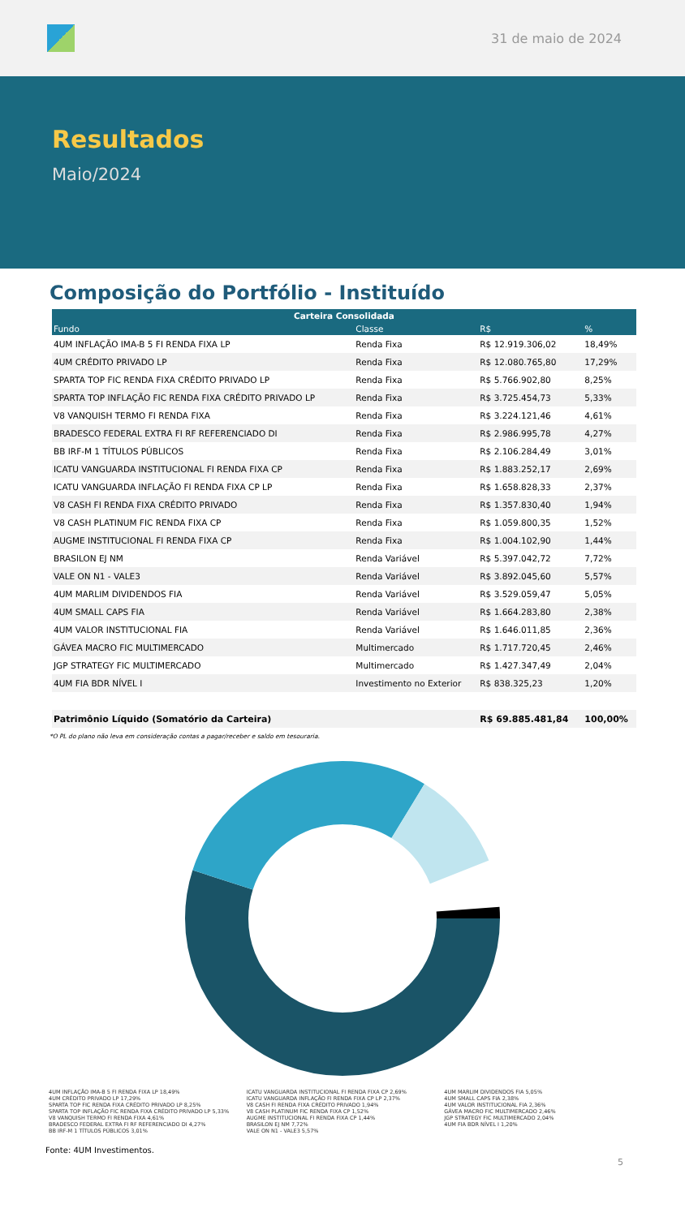31 de maio de 2024
Resultados
Maio/2024
Composição do Portfólio - Instituído
| Carteira Consolidada | | | |
| --- | --- | --- | --- |
| Fundo | Classe | R$ | % |
| 4UM INFLAÇÃO IMA-B 5 FI RENDA FIXA LP | Renda Fixa | R$ 12.919.306,02 | 18,49% |
| 4UM CRÉDITO PRIVADO LP | Renda Fixa | R$ 12.080.765,80 | 17,29% |
| SPARTA TOP FIC RENDA FIXA CRÉDITO PRIVADO LP | Renda Fixa | R$ 5.766.902,80 | 8,25% |
| SPARTA TOP INFLAÇÃO FIC RENDA FIXA CRÉDITO PRIVADO LP | Renda Fixa | R$ 3.725.454,73 | 5,33% |
| V8 VANQUISH TERMO FI RENDA FIXA | Renda Fixa | R$ 3.224.121,46 | 4,61% |
| BRADESCO FEDERAL EXTRA FI RF REFERENCIADO DI | Renda Fixa | R$ 2.986.995,78 | 4,27% |
| BB IRF-M 1 TÍTULOS PÚBLICOS | Renda Fixa | R$ 2.106.284,49 | 3,01% |
| ICATU VANGUARDA INSTITUCIONAL FI RENDA FIXA CP | Renda Fixa | R$ 1.883.252,17 | 2,69% |
| ICATU VANGUARDA INFLAÇÃO FI RENDA FIXA CP LP | Renda Fixa | R$ 1.658.828,33 | 2,37% |
| V8 CASH FI RENDA FIXA CRÉDITO PRIVADO | Renda Fixa | R$ 1.357.830,40 | 1,94% |
| V8 CASH PLATINUM FIC RENDA FIXA CP | Renda Fixa | R$ 1.059.800,35 | 1,52% |
| AUGME INSTITUCIONAL FI RENDA FIXA CP | Renda Fixa | R$ 1.004.102,90 | 1,44% |
| BRASILON EJ NM | Renda Variável | R$ 5.397.042,72 | 7,72% |
| VALE ON N1 - VALE3 | Renda Variável | R$ 3.892.045,60 | 5,57% |
| 4UM MARLIM DIVIDENDOS FIA | Renda Variável | R$ 3.529.059,47 | 5,05% |
| 4UM SMALL CAPS FIA | Renda Variável | R$ 1.664.283,80 | 2,38% |
| 4UM VALOR INSTITUCIONAL FIA | Renda Variável | R$ 1.646.011,85 | 2,36% |
| GÁVEA MACRO FIC MULTIMERCADO | Multimercado | R$ 1.717.720,45 | 2,46% |
| JGP STRATEGY FIC MULTIMERCADO | Multimercado | R$ 1.427.347,49 | 2,04% |
| 4UM FIA BDR NÍVEL I | Investimento no Exterior | R$ 838.325,23 | 1,20% |
| Patrimônio Líquido (Somatório da Carteira) | | R$ 69.885.481,84 | 100,00% |
*O PL do plano não leva em consideração contas a pagar/receber e saldo em tesouraria.
4UM INFLAÇÃO IMA-B 5 FI RENDA FIXA LP 18,49%
4UM CRÉDITO PRIVADO LP 17,29%
SPARTA TOP FIC RENDA FIXA CRÉDITO PRIVADO LP 8,25%
SPARTA TOP INFLAÇÃO FIC RENDA FIXA CRÉDITO PRIVADO LP 5,33%
V8 VANQUISH TERMO FI RENDA FIXA 4,61%
BRADESCO FEDERAL EXTRA FI RF REFERENCIADO DI 4,27%
BB IRF-M 1 TÍTULOS PÚBLICOS 3,01%
ICATU VANGUARDA INSTITUCIONAL FI RENDA FIXA CP 2,69%
ICATU VANGUARDA INFLAÇÃO FI RENDA FIXA CP LP 2,37%
V8 CASH FI RENDA FIXA CRÉDITO PRIVADO 1,94%
V8 CASH PLATINUM FIC RENDA FIXA CP 1,52%
AUGME INSTITUCIONAL FI RENDA FIXA CP 1,44%
BRASILON EJ NM 7,72%
VALE ON N1 - VALE3 5,57%
4UM MARLIM DIVIDENDOS FIA 5,05%
4UM SMALL CAPS FIA 2,38%
4UM VALOR INSTITUCIONAL FIA 2,36%
GÁVEA MACRO FIC MULTIMERCADO 2,46%
JGP STRATEGY FIC MULTIMERCADO 2,04%
4UM FIA BDR NÍVEL I 1,20%
5
Fonte: 4UM Investimentos.